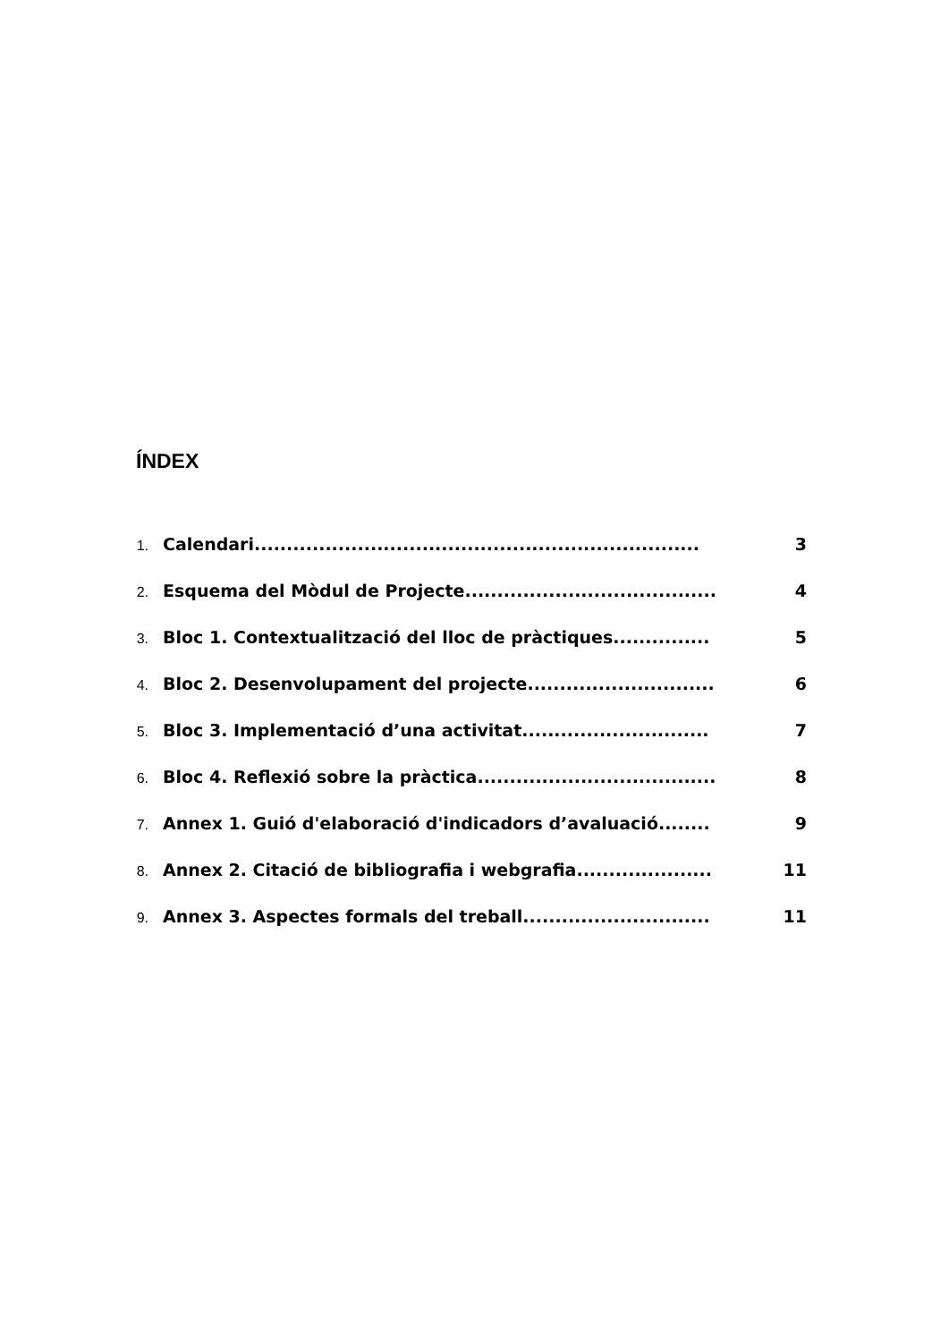ÍNDEX
1. Calendari..................................................................... 3
2. Esquema del Mòdul de Projecte....................................... 4
3. Bloc 1. Contextualització del lloc de pràctiques............... 5
4. Bloc 2. Desenvolupament del projecte............................. 6
5. Bloc 3. Implementació d’una activitat............................. 7
6. Bloc 4. Reflexió sobre la pràctica..................................... 8
7. Annex 1. Guió d'elaboració d'indicadors d’avaluació........ 9
8. Annex 2. Citació de bibliografia i webgrafia..................... 11
9. Annex 3. Aspectes formals del treball............................. 11